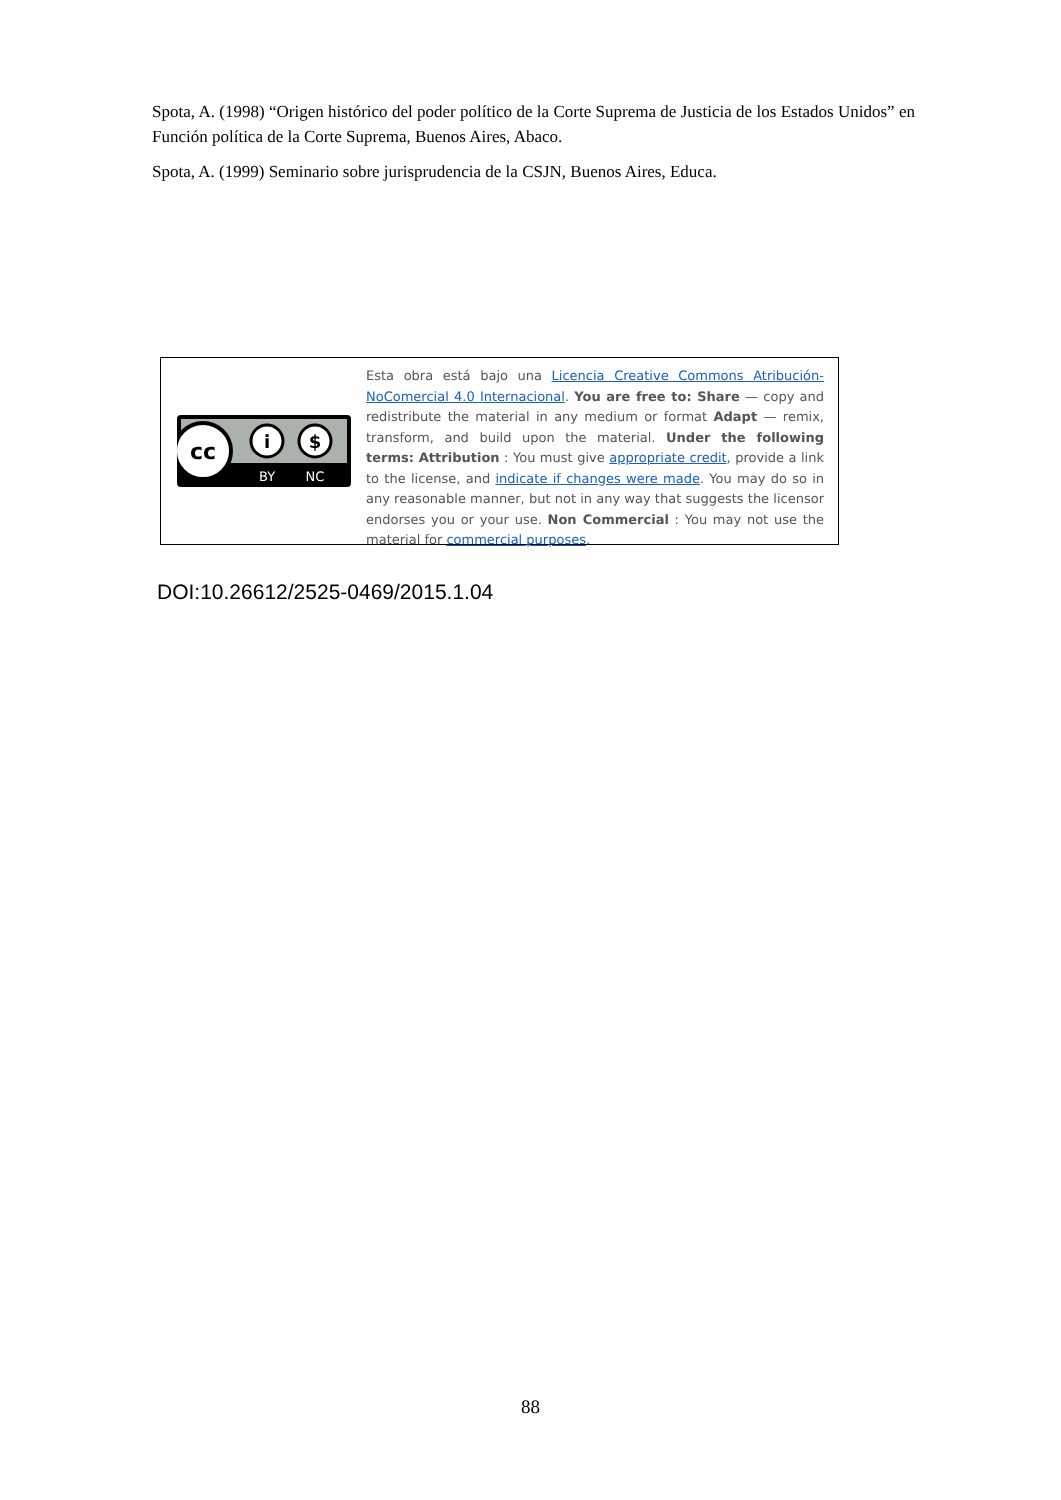Spota, A. (1998) “Origen histórico del poder político de la Corte Suprema de Justicia de los Estados Unidos” en Función política de la Corte Suprema, Buenos Aires, Abaco.
Spota, A. (1999) Seminario sobre jurisprudencia de la CSJN, Buenos Aires, Educa.
cc
i
$
BY
NC
Esta obra está bajo una Licencia Creative Commons Atribución-NoComercial 4.0 Internacional. You are free to: Share — copy and redistribute the material in any medium or format Adapt — remix, transform, and build upon the material. Under the following terms: Attribution : You must give appropriate credit, provide a link to the license, and indicate if changes were made. You may do so in any reasonable manner, but not in any way that suggests the licensor endorses you or your use. Non Commercial : You may not use the material for commercial purposes.
DOI:10.26612/2525-0469/2015.1.04
88